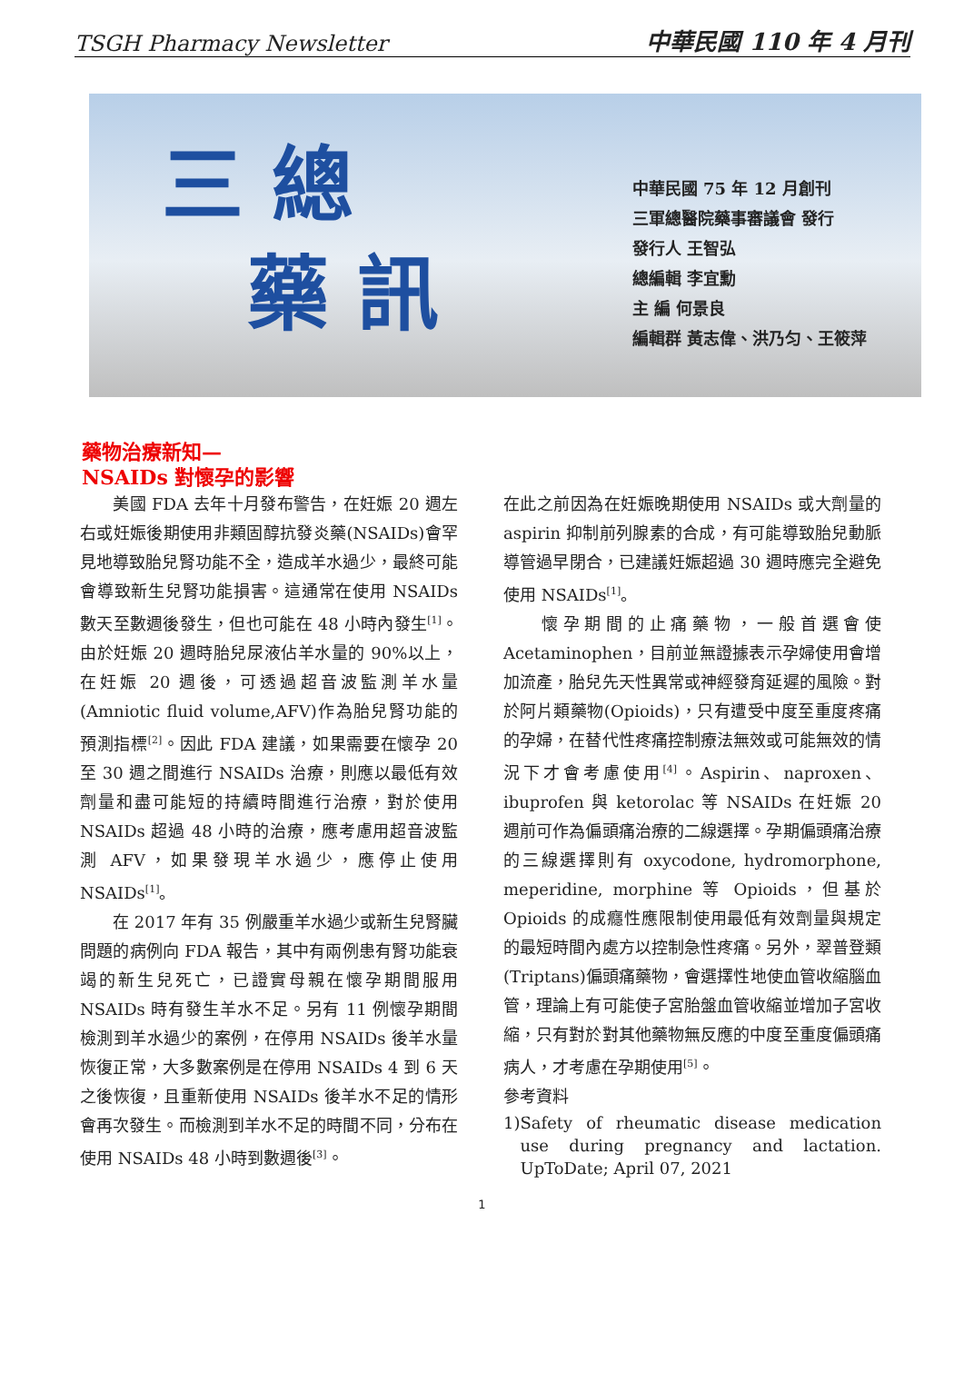TSGH Pharmacy Newsletter 中華民國 110 年 4 月刊
三 總
藥 訊
中華民國 75 年 12 月創刊
三軍總醫院藥事審議會 發行
發行人 王智弘
總編輯 李宜勳
主 編 何景良
編輯群 黃志偉、洪乃匀、王筱萍
藥物治療新知—
NSAIDs 對懷孕的影響
  美國 FDA 去年十月發布警告，在妊娠 20 週左右或妊娠後期使用非類固醇抗發炎藥(NSAIDs)會罕見地導致胎兒腎功能不全，造成羊水過少，最終可能會導致新生兒腎功能損害。這通常在使用 NSAIDs 數天至數週後發生，但也可能在 48 小時內發生<sup>[1]</sup>。由於妊娠 20 週時胎兒尿液佔羊水量的 90%以上，在妊娠 20 週後，可透過超音波監測羊水量(Amniotic fluid volume,AFV)作為胎兒腎功能的預測指標<sup>[2]</sup>。因此 FDA 建議，如果需要在懷孕 20 至 30 週之間進行 NSAIDs 治療，則應以最低有效劑量和盡可能短的持續時間進行治療，對於使用 NSAIDs 超過 48 小時的治療，應考慮用超音波監測 AFV，如果發現羊水過少，應停止使用 NSAIDs<sup>[1]</sup>。
  在 2017 年有 35 例嚴重羊水過少或新生兒腎臟問題的病例向 FDA 報告，其中有兩例患有腎功能衰竭的新生兒死亡，已證實母親在懷孕期間服用 NSAIDs 時有發生羊水不足。另有 11 例懷孕期間檢測到羊水過少的案例，在停用 NSAIDs 後羊水量恢復正常，大多數案例是在停用 NSAIDs 4 到 6 天之後恢復，且重新使用 NSAIDs 後羊水不足的情形會再次發生。而檢測到羊水不足的時間不同，分布在使用 NSAIDs 48 小時到數週後<sup>[3]</sup>。
在此之前因為在妊娠晚期使用 NSAIDs 或大劑量的 aspirin 抑制前列腺素的合成，有可能導致胎兒動脈導管過早閉合，已建議妊娠超過 30 週時應完全避免使用 NSAIDs<sup>[1]</sup>。
  懷孕期間的止痛藥物，一般首選會使 Acetaminophen，目前並無證據表示孕婦使用會增加流產，胎兒先天性異常或神經發育延遲的風險。對於阿片類藥物(Opioids)，只有遭受中度至重度疼痛的孕婦，在替代性疼痛控制療法無效或可能無效的情況下才會考慮使用<sup>[4]</sup>。Aspirin、naproxen、ibuprofen 與 ketorolac 等 NSAIDs 在妊娠 20 週前可作為偏頭痛治療的二線選擇。孕期偏頭痛治療的三線選擇則有 oxycodone, hydromorphone, meperidine, morphine 等 Opioids，但基於 Opioids 的成癮性應限制使用最低有效劑量與規定的最短時間內處方以控制急性疼痛。另外，翠普登類(Triptans)偏頭痛藥物，會選擇性地使血管收縮腦血管，理論上有可能使子宮胎盤血管收縮並增加子宮收縮，只有對於對其他藥物無反應的中度至重度偏頭痛病人，才考慮在孕期使用<sup>[5]</sup>。
參考資料
1) Safety of rheumatic disease medication use during pregnancy and lactation. UpToDate; April 07, 2021
1